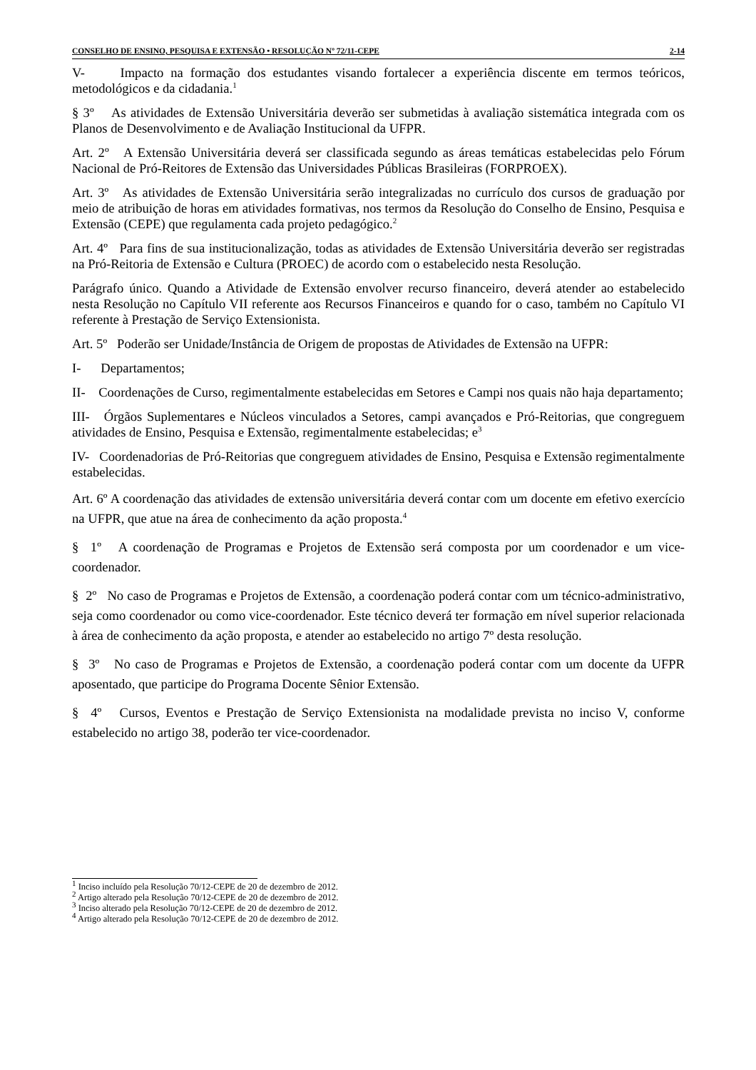CONSELHO DE ENSINO, PESQUISA E EXTENSÃO • RESOLUÇÃO Nº 72/11-CEPE 2-14
V- Impacto na formação dos estudantes visando fortalecer a experiência discente em termos teóricos, metodológicos e da cidadania.<sup>1</sup>
§ 3º As atividades de Extensão Universitária deverão ser submetidas à avaliação sistemática integrada com os Planos de Desenvolvimento e de Avaliação Institucional da UFPR.
Art. 2º A Extensão Universitária deverá ser classificada segundo as áreas temáticas estabelecidas pelo Fórum Nacional de Pró-Reitores de Extensão das Universidades Públicas Brasileiras (FORPROEX).
Art. 3º As atividades de Extensão Universitária serão integralizadas no currículo dos cursos de graduação por meio de atribuição de horas em atividades formativas, nos termos da Resolução do Conselho de Ensino, Pesquisa e Extensão (CEPE) que regulamenta cada projeto pedagógico.<sup>2</sup>
Art. 4º Para fins de sua institucionalização, todas as atividades de Extensão Universitária deverão ser registradas na Pró-Reitoria de Extensão e Cultura (PROEC) de acordo com o estabelecido nesta Resolução.
Parágrafo único. Quando a Atividade de Extensão envolver recurso financeiro, deverá atender ao estabelecido nesta Resolução no Capítulo VII referente aos Recursos Financeiros e quando for o caso, também no Capítulo VI referente à Prestação de Serviço Extensionista.
Art. 5º Poderão ser Unidade/Instância de Origem de propostas de Atividades de Extensão na UFPR:
I- Departamentos;
II- Coordenações de Curso, regimentalmente estabelecidas em Setores e Campi nos quais não haja departamento;
III- Órgãos Suplementares e Núcleos vinculados a Setores, campi avançados e Pró-Reitorias, que congreguem atividades de Ensino, Pesquisa e Extensão, regimentalmente estabelecidas; e<sup>3</sup>
IV- Coordenadorias de Pró-Reitorias que congreguem atividades de Ensino, Pesquisa e Extensão regimentalmente estabelecidas.
Art. 6º A coordenação das atividades de extensão universitária deverá contar com um docente em efetivo exercício na UFPR, que atue na área de conhecimento da ação proposta.<sup>4</sup>
§ 1º A coordenação de Programas e Projetos de Extensão será composta por um coordenador e um vice-coordenador.
§ 2º No caso de Programas e Projetos de Extensão, a coordenação poderá contar com um técnico-administrativo, seja como coordenador ou como vice-coordenador. Este técnico deverá ter formação em nível superior relacionada à área de conhecimento da ação proposta, e atender ao estabelecido no artigo 7º desta resolução.
§ 3º No caso de Programas e Projetos de Extensão, a coordenação poderá contar com um docente da UFPR aposentado, que participe do Programa Docente Sênior Extensão.
§ 4º Cursos, Eventos e Prestação de Serviço Extensionista na modalidade prevista no inciso V, conforme estabelecido no artigo 38, poderão ter vice-coordenador.
<sup>1</sup> Inciso incluído pela Resolução 70/12-CEPE de 20 de dezembro de 2012.
<sup>2</sup> Artigo alterado pela Resolução 70/12-CEPE de 20 de dezembro de 2012.
<sup>3</sup> Inciso alterado pela Resolução 70/12-CEPE de 20 de dezembro de 2012.
<sup>4</sup> Artigo alterado pela Resolução 70/12-CEPE de 20 de dezembro de 2012.